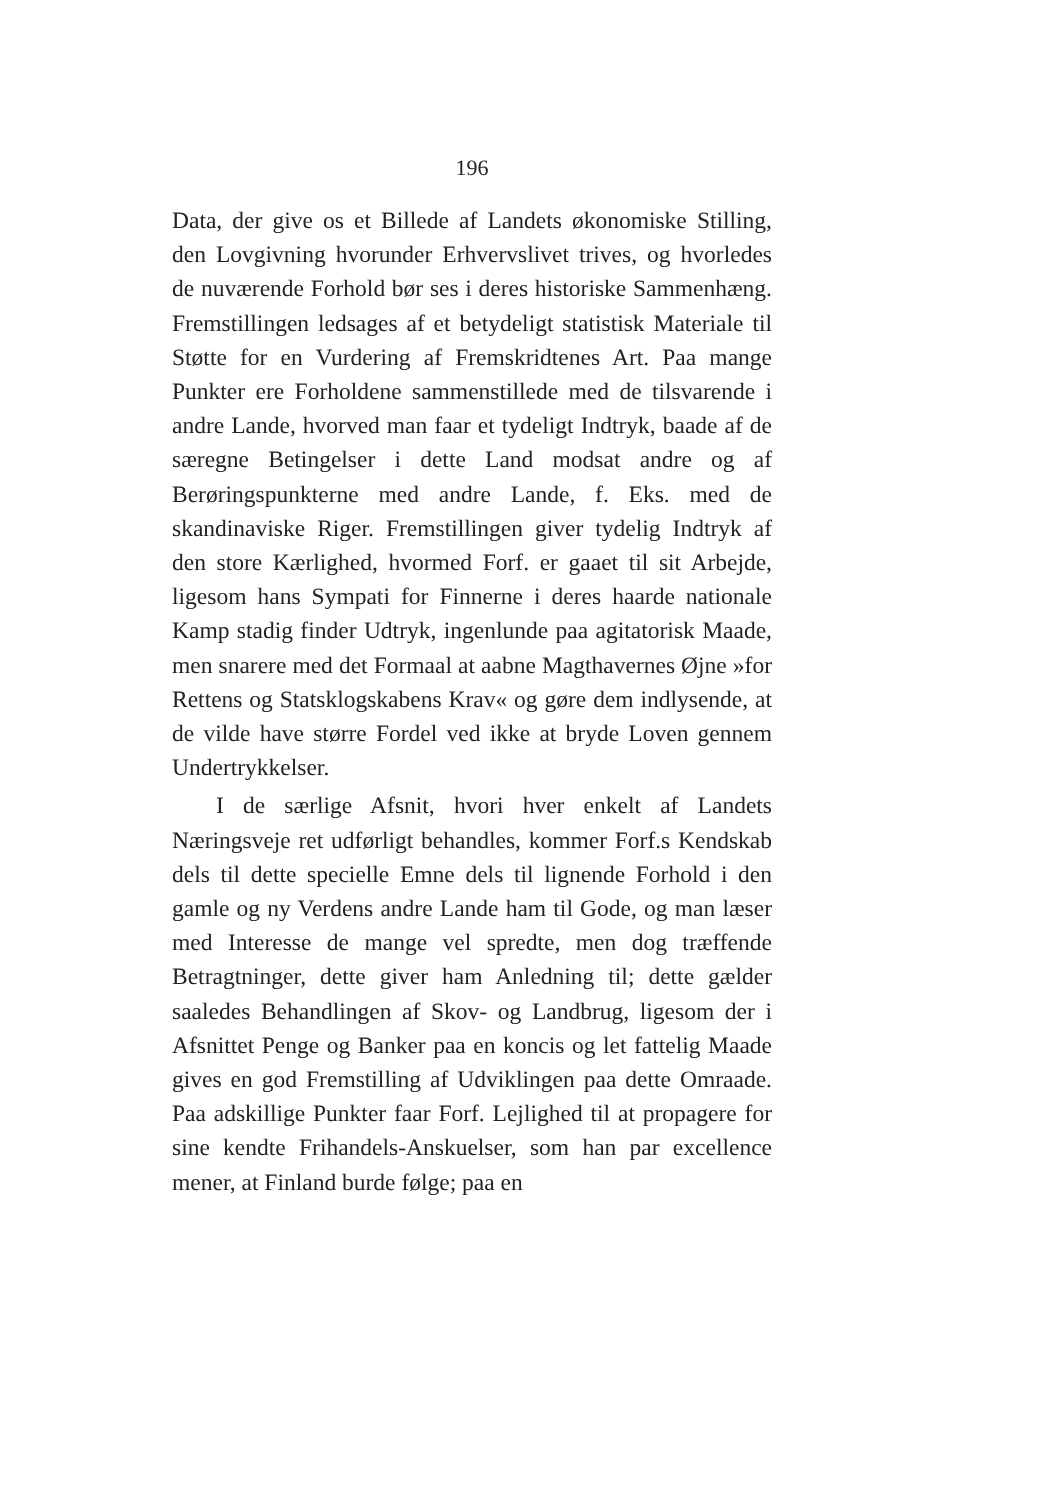196
Data, der give os et Billede af Landets økonomiske Stilling, den Lovgivning hvorunder Erhvervslivet trives, og hvorledes de nuværende Forhold bør ses i deres historiske Sammenhæng. Fremstillingen ledsages af et betydeligt statistisk Materiale til Støtte for en Vurdering af Fremskridtenes Art. Paa mange Punkter ere Forholdene sammenstillede med de tilsvarende i andre Lande, hvorved man faar et tydeligt Indtryk, baade af de særegne Betingelser i dette Land modsat andre og af Berøringspunkterne med andre Lande, f. Eks. med de skandinaviske Riger. Fremstillingen giver tydelig Indtryk af den store Kærlighed, hvormed Forf. er gaaet til sit Arbejde, ligesom hans Sympati for Finnerne i deres haarde nationale Kamp stadig finder Udtryk, ingenlunde paa agitatorisk Maade, men snarere med det Formaal at aabne Magthavernes Øjne »for Rettens og Statsklogskabens Krav« og gøre dem indlysende, at de vilde have større Fordel ved ikke at bryde Loven gennem Undertrykkelser.
I de særlige Afsnit, hvori hver enkelt af Landets Næringsveje ret udførligt behandles, kommer Forf.s Kendskab dels til dette specielle Emne dels til lignende Forhold i den gamle og ny Verdens andre Lande ham til Gode, og man læser med Interesse de mange vel spredte, men dog træffende Betragtninger, dette giver ham Anledning til; dette gælder saaledes Behandlingen af Skov- og Landbrug, ligesom der i Afsnittet Penge og Banker paa en koncis og let fattelig Maade gives en god Fremstilling af Udviklingen paa dette Omraade. Paa adskillige Punkter faar Forf. Lejlighed til at propagere for sine kendte Frihandels-Anskuelser, som han par excellence mener, at Finland burde følge; paa en